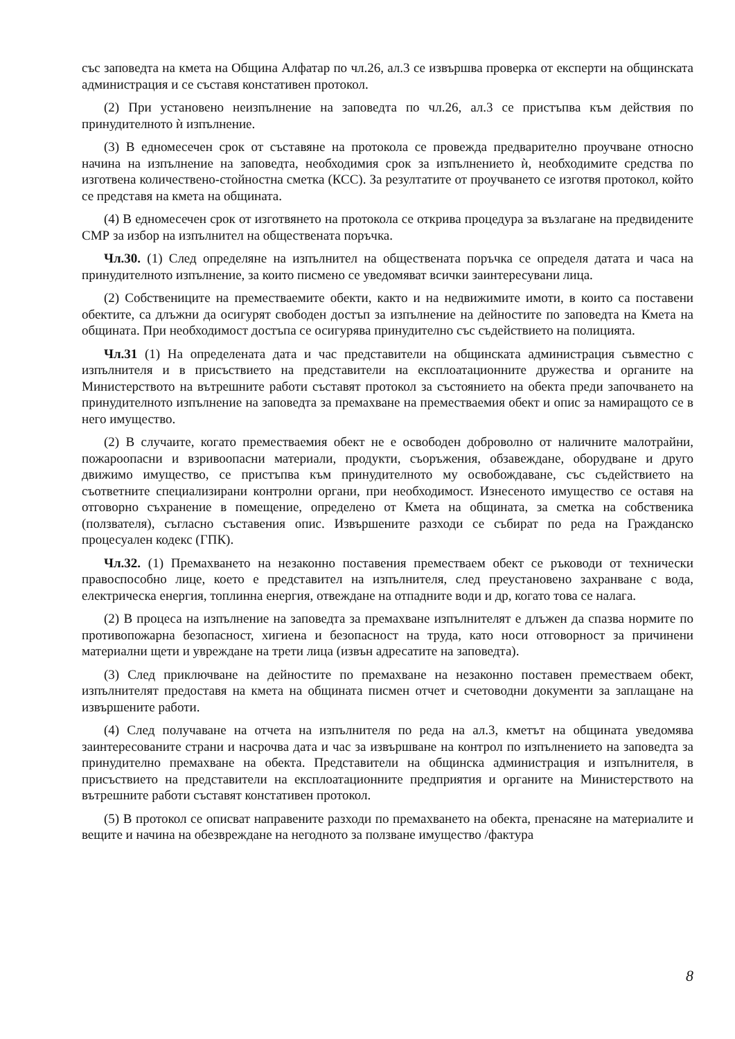със заповедта на кмета на Община Алфатар по чл.26, ал.3 се извършва проверка от експерти на общинската администрация и се съставя констативен протокол.
(2) При установено неизпълнение на заповедта по чл.26, ал.3 се пристъпва към действия по принудителното ѝ изпълнение.
(3) В едномесечен срок от съставяне на протокола се провежда предварително проучване относно начина на изпълнение на заповедта, необходимия срок за изпълнението ѝ, необходимите средства по изготвена количествено-стойностна сметка (КСС). За резултатите от проучването се изготвя протокол, който се представя на кмета на общината.
(4) В едномесечен срок от изготвянето на протокола се открива процедура за възлагане на предвидените СМР за избор на изпълнител на обществената поръчка.
Чл.30. (1) След определяне на изпълнител на обществената поръчка се определя датата и часа на принудителното изпълнение, за които писмено се уведомяват всички заинтересувани лица.
(2) Собствениците на преместваемите обекти, както и на недвижимите имоти, в които са поставени обектите, са длъжни да осигурят свободен достъп за изпълнение на дейностите по заповедта на Кмета на общината. При необходимост достъпа се осигурява принудително със съдействието на полицията.
Чл.31 (1) На определената дата и час представители на общинската администрация съвместно с изпълнителя и в присъствието на представители на експлоатационните дружества и органите на Министерството на вътрешните работи съставят протокол за състоянието на обекта преди започването на принудителното изпълнение на заповедта за премахване на преместваемия обект и опис за намиращото се в него имущество.
(2) В случаите, когато преместваемия обект не е освободен доброволно от наличните малотрайни, пожароопасни и взривоопасни материали, продукти, съоръжения, обзавеждане, оборудване и друго движимо имущество, се пристъпва към принудителното му освобождаване, със съдействието на съответните специализирани контролни органи, при необходимост. Изнесеното имущество се оставя на отговорно съхранение в помещение, определено от Кмета на общината, за сметка на собственика (ползвателя), съгласно съставения опис. Извършените разходи се събират по реда на Гражданско процесуален кодекс (ГПК).
Чл.32. (1) Премахването на незаконно поставения преместваем обект се ръководи от технически правоспособно лице, което е представител на изпълнителя, след преустановено захранване с вода, електрическа енергия, топлинна енергия, отвеждане на отпадните води и др, когато това се налага.
(2) В процеса на изпълнение на заповедта за премахване изпълнителят е длъжен да спазва нормите по противопожарна безопасност, хигиена и безопасност на труда, като носи отговорност за причинени материални щети и увреждане на трети лица (извън адресатите на заповедта).
(3) След приключване на дейностите по премахване на незаконно поставен преместваем обект, изпълнителят предоставя на кмета на общината писмен отчет и счетоводни документи за заплащане на извършените работи.
(4) След получаване на отчета на изпълнителя по реда на ал.3, кметът на общината уведомява заинтересованите страни и насрочва дата и час за извършване на контрол по изпълнението на заповедта за принудително премахване на обекта. Представители на общинска администрация и изпълнителя, в присъствието на представители на експлоатационните предприятия и органите на Министерството на вътрешните работи съставят констативен протокол.
(5) В протокол се описват направените разходи по премахването на обекта, пренасяне на материалите и вещите и начина на обезвреждане на негодното за ползване имущество /фактура
8